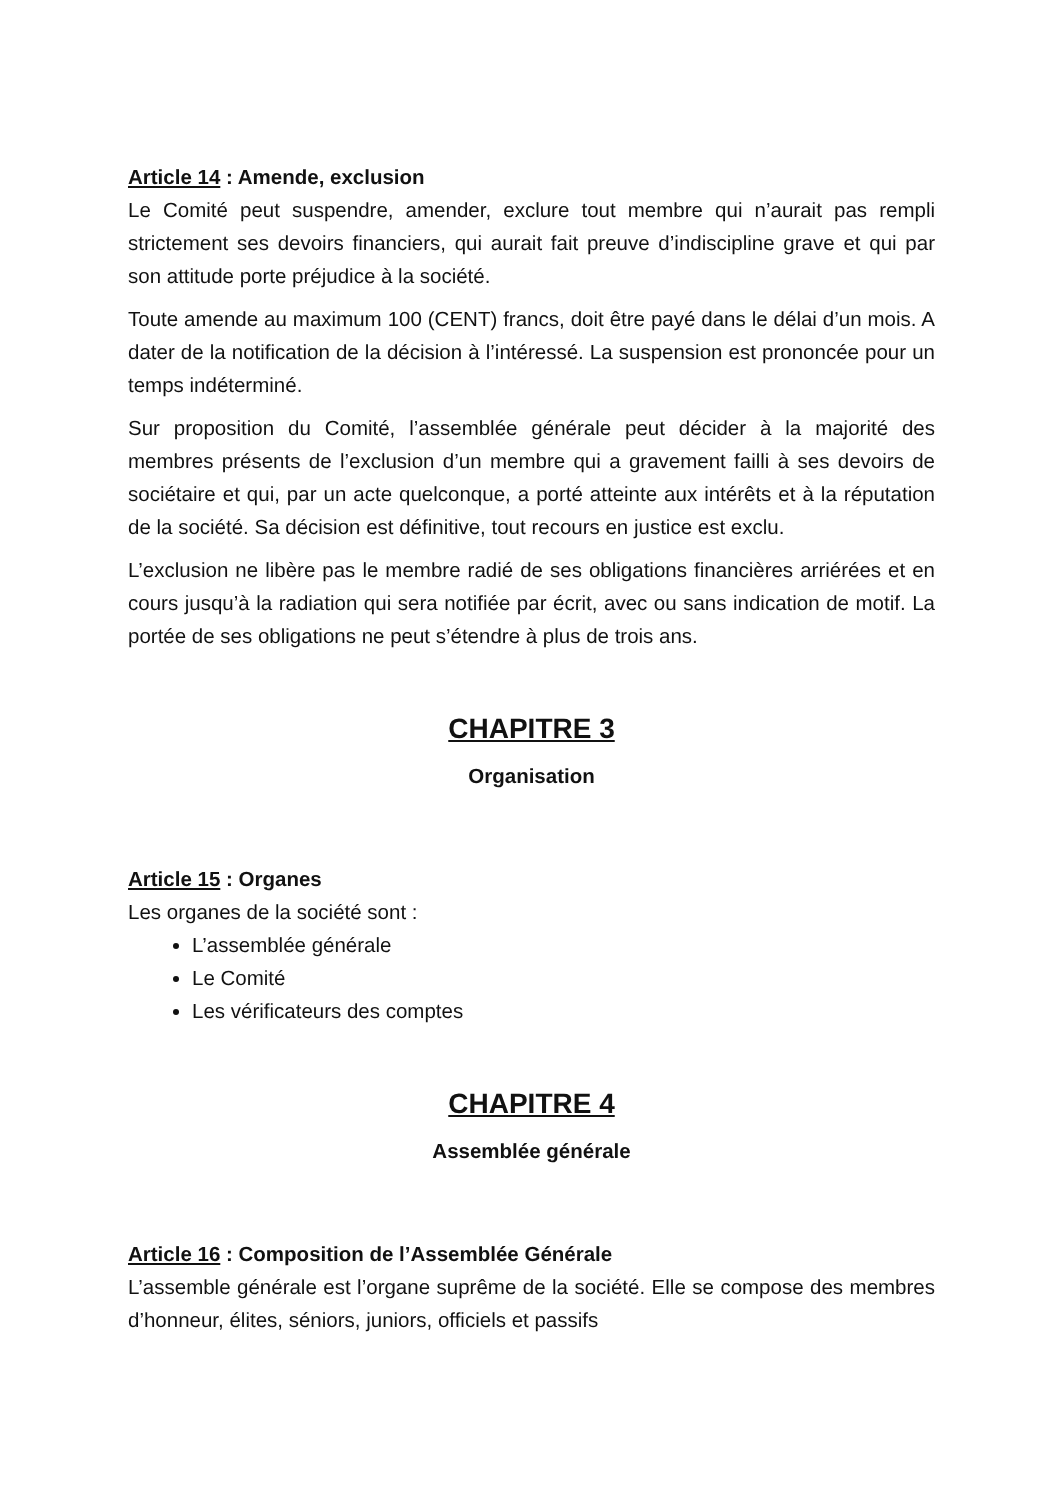Article 14 : Amende, exclusion
Le Comité peut suspendre, amender, exclure tout membre qui n’aurait pas rempli strictement ses devoirs financiers, qui aurait fait preuve d’indiscipline grave et qui par son attitude porte préjudice à la société.
Toute amende au maximum 100 (CENT) francs, doit être payé dans le délai d’un mois. A dater de la notification de la décision à l’intéressé. La suspension est prononcée pour un temps indéterminé.
Sur proposition du Comité, l’assemblée générale peut décider à la majorité des membres présents de l’exclusion d’un membre qui a gravement failli à ses devoirs de sociétaire et qui, par un acte quelconque, a porté atteinte aux intérêts et à la réputation de la société. Sa décision est définitive, tout recours en justice est exclu.
L’exclusion ne libère pas le membre radié de ses obligations financières arriérées et en cours jusqu’à la radiation qui sera notifiée par écrit, avec ou sans indication de motif. La portée de ses obligations ne peut s’étendre à plus de trois ans.
CHAPITRE 3
Organisation
Article 15 : Organes
Les organes de la société sont :
L’assemblée générale
Le Comité
Les vérificateurs des comptes
CHAPITRE 4
Assemblée générale
Article 16 : Composition de l’Assemblée Générale
L’assemble générale est l’organe suprême de la société. Elle se compose des membres d’honneur, élites, séniors, juniors, officiels et passifs